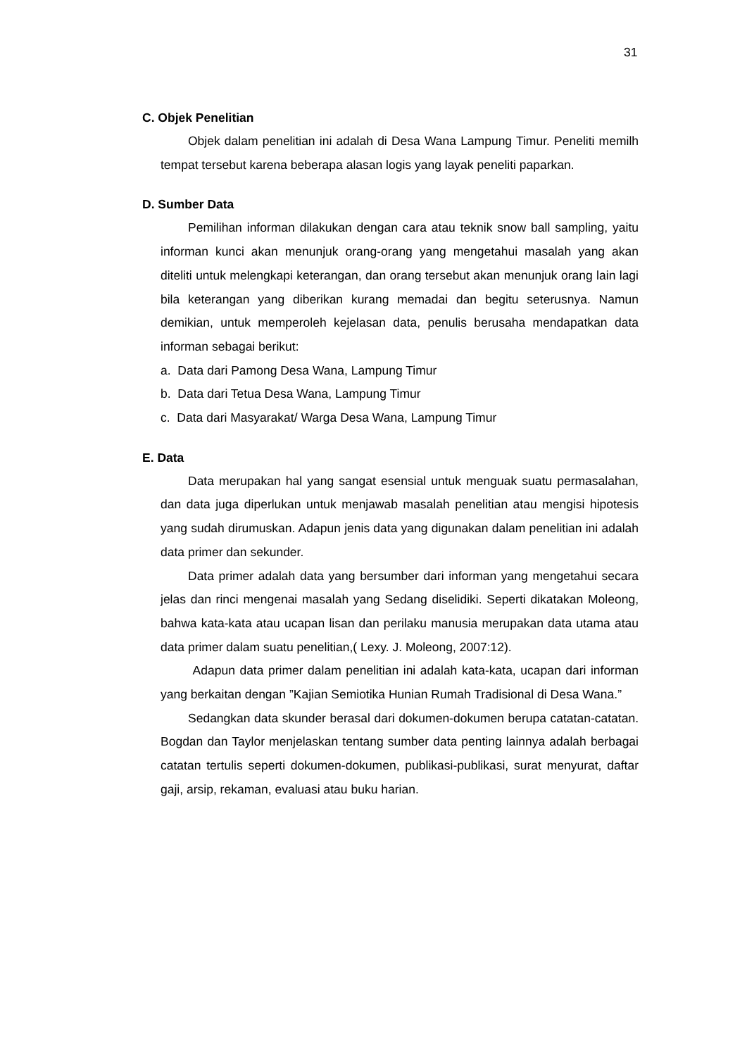31
C. Objek Penelitian
Objek dalam penelitian ini adalah di Desa Wana Lampung Timur. Peneliti memilh tempat tersebut karena beberapa alasan logis yang layak peneliti paparkan.
D. Sumber Data
Pemilihan informan dilakukan dengan cara atau teknik snow ball sampling, yaitu informan kunci akan menunjuk orang-orang yang mengetahui masalah yang akan diteliti untuk melengkapi keterangan, dan orang tersebut akan menunjuk orang lain lagi bila keterangan yang diberikan kurang memadai dan begitu seterusnya. Namun demikian, untuk memperoleh kejelasan data, penulis berusaha mendapatkan data informan sebagai berikut:
a. Data dari Pamong Desa Wana, Lampung Timur
b. Data dari Tetua Desa Wana, Lampung Timur
c. Data dari Masyarakat/ Warga Desa Wana, Lampung Timur
E. Data
Data merupakan hal yang sangat esensial untuk menguak suatu permasalahan, dan data juga diperlukan untuk menjawab masalah penelitian atau mengisi hipotesis yang sudah dirumuskan. Adapun jenis data yang digunakan dalam penelitian ini adalah data primer dan sekunder.
Data primer adalah data yang bersumber dari informan yang mengetahui secara jelas dan rinci mengenai masalah yang Sedang diselidiki. Seperti dikatakan Moleong, bahwa kata-kata atau ucapan lisan dan perilaku manusia merupakan data utama atau data primer dalam suatu penelitian,( Lexy. J. Moleong, 2007:12).
Adapun data primer dalam penelitian ini adalah kata-kata, ucapan dari informan yang berkaitan dengan ”Kajian Semiotika Hunian Rumah Tradisional di Desa Wana.”
Sedangkan data skunder berasal dari dokumen-dokumen berupa catatan-catatan. Bogdan dan Taylor menjelaskan tentang sumber data penting lainnya adalah berbagai catatan tertulis seperti dokumen-dokumen, publikasi-publikasi, surat menyurat, daftar gaji, arsip, rekaman, evaluasi atau buku harian.